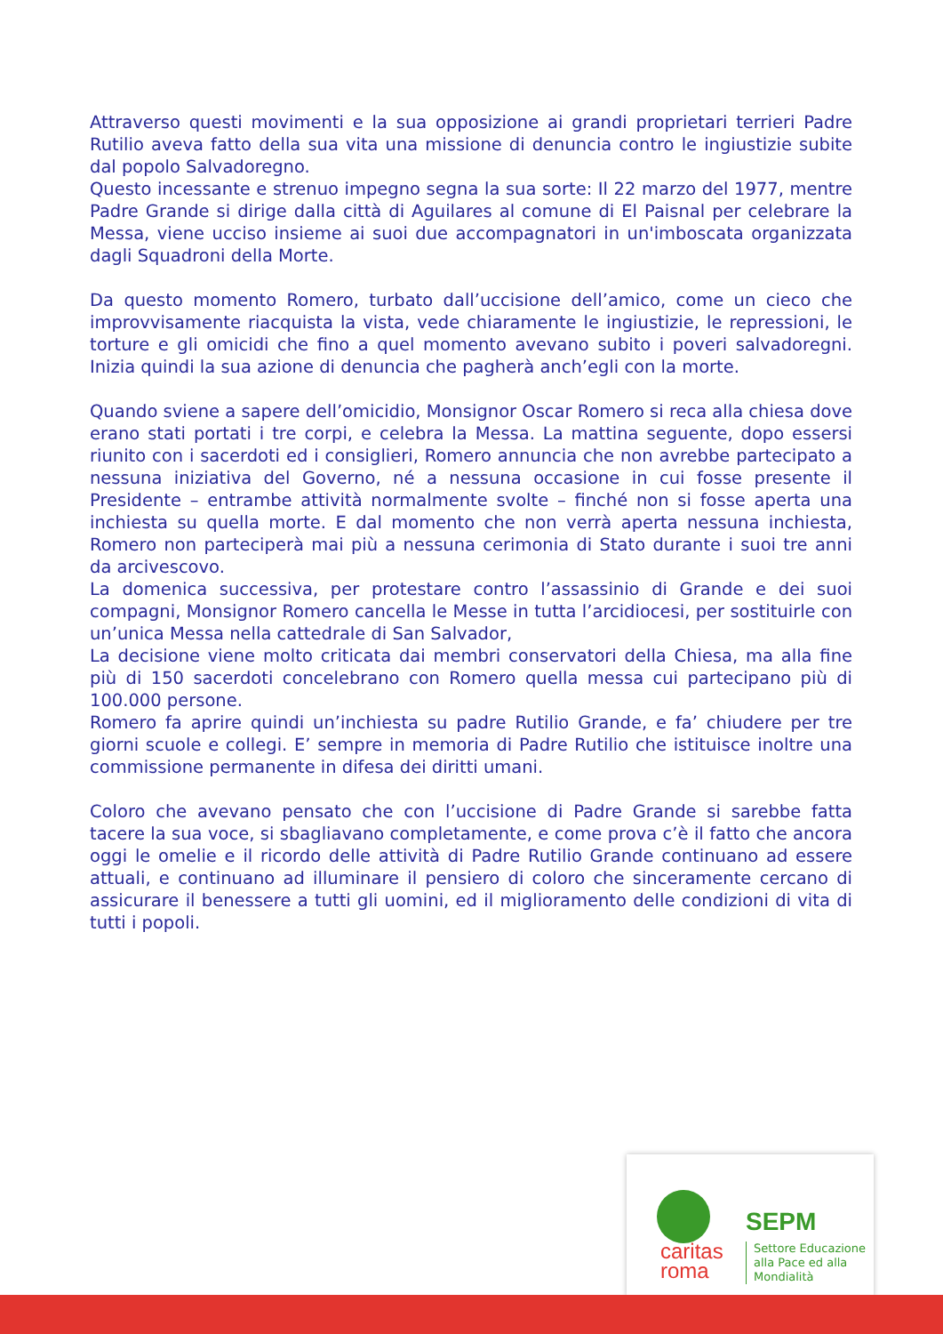Attraverso questi movimenti e la sua opposizione ai grandi proprietari terrieri Padre Rutilio aveva fatto della sua vita una missione di denuncia contro le ingiustizie subite dal popolo Salvadoregno.
Questo incessante e strenuo impegno segna la sua sorte: Il 22 marzo del 1977, mentre Padre Grande si dirige dalla città di Aguilares al comune di El Paisnal per celebrare la Messa, viene ucciso insieme ai suoi due accompagnatori in un'imboscata organizzata dagli Squadroni della Morte.
Da questo momento Romero, turbato dall’uccisione dell’amico, come un cieco che improvvisamente riacquista la vista, vede chiaramente le ingiustizie, le repressioni, le torture e gli omicidi che fino a quel momento avevano subito i poveri salvadoregni. Inizia quindi la sua azione di denuncia che pagherà anch’egli con la morte.
Quando sviene a sapere dell’omicidio, Monsignor Oscar Romero si reca alla chiesa dove erano stati portati i tre corpi, e celebra la Messa. La mattina seguente, dopo essersi riunito con i sacerdoti ed i consiglieri, Romero annuncia che non avrebbe partecipato a nessuna iniziativa del Governo, né a nessuna occasione in cui fosse presente il Presidente – entrambe attività normalmente svolte – finché non si fosse aperta una inchiesta su quella morte. E dal momento che non verrà aperta nessuna inchiesta, Romero non parteciperà mai più a nessuna cerimonia di Stato durante i suoi tre anni da arcivescovo.
La domenica successiva, per protestare contro l’assassinio di Grande e dei suoi compagni, Monsignor Romero cancella le Messe in tutta l’arcidiocesi, per sostituirle con un’unica Messa nella cattedrale di San Salvador,
La decisione viene molto criticata dai membri conservatori della Chiesa, ma alla fine più di 150 sacerdoti concelebrano con Romero quella messa cui partecipano più di 100.000 persone.
Romero fa aprire quindi un’inchiesta su padre Rutilio Grande, e fa’ chiudere per tre giorni scuole e collegi. E’ sempre in memoria di Padre Rutilio che istituisce inoltre una commissione permanente in difesa dei diritti umani.
Coloro che avevano pensato che con l’uccisione di Padre Grande si sarebbe fatta tacere la sua voce, si sbagliavano completamente, e come prova c’è il fatto che ancora oggi le omelie e il ricordo delle attività di Padre Rutilio Grande continuano ad essere attuali, e continuano ad illuminare il pensiero di coloro che sinceramente cercano di assicurare il benessere a tutti gli uomini, ed il miglioramento delle condizioni di vita di tutti i popoli.
SEPM
caritas
roma
Settore Educazione
alla Pace ed alla
Mondialità